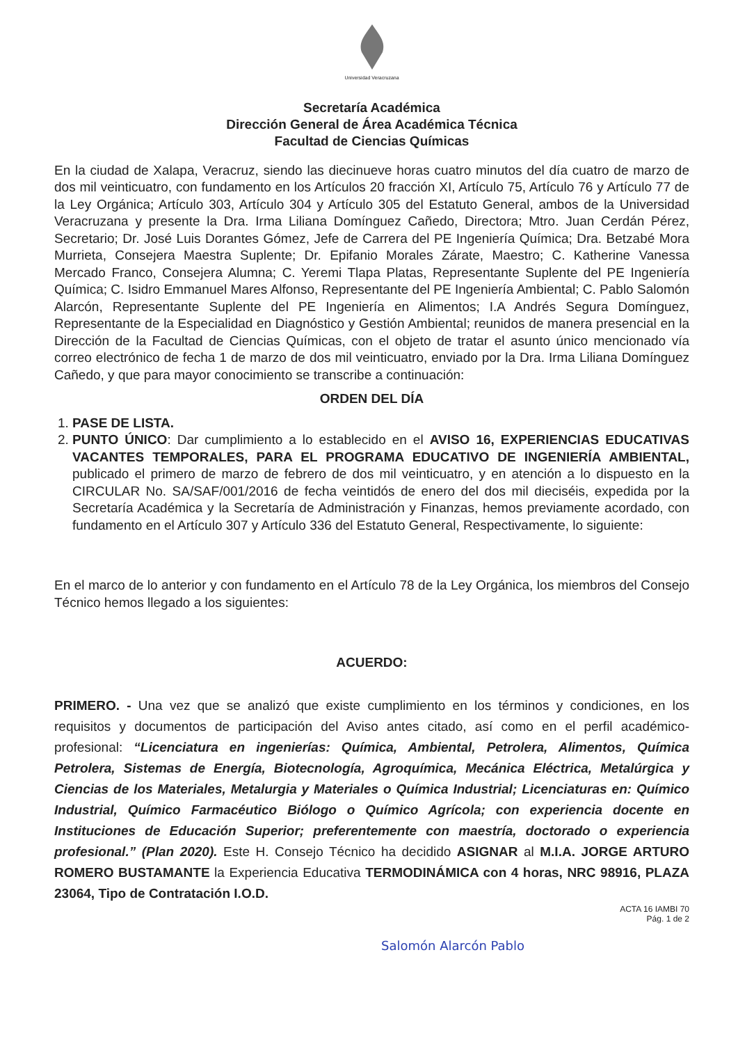Universidad Veracruzana
Secretaría Académica
Dirección General de Área Académica Técnica
Facultad de Ciencias Químicas
En la ciudad de Xalapa, Veracruz, siendo las diecinueve horas cuatro minutos del día cuatro de marzo de dos mil veinticuatro, con fundamento en los Artículos 20 fracción XI, Artículo 75, Artículo 76 y Artículo 77 de la Ley Orgánica; Artículo 303, Artículo 304 y Artículo 305 del Estatuto General, ambos de la Universidad Veracruzana y presente la Dra. Irma Liliana Domínguez Cañedo, Directora; Mtro. Juan Cerdán Pérez, Secretario; Dr. José Luis Dorantes Gómez, Jefe de Carrera del PE Ingeniería Química; Dra. Betzabé Mora Murrieta, Consejera Maestra Suplente; Dr. Epifanio Morales Zárate, Maestro; C. Katherine Vanessa Mercado Franco, Consejera Alumna; C. Yeremi Tlapa Platas, Representante Suplente del PE Ingeniería Química; C. Isidro Emmanuel Mares Alfonso, Representante del PE Ingeniería Ambiental; C. Pablo Salomón Alarcón, Representante Suplente del PE Ingeniería en Alimentos; I.A Andrés Segura Domínguez, Representante de la Especialidad en Diagnóstico y Gestión Ambiental; reunidos de manera presencial en la Dirección de la Facultad de Ciencias Químicas, con el objeto de tratar el asunto único mencionado vía correo electrónico de fecha 1 de marzo de dos mil veinticuatro, enviado por la Dra. Irma Liliana Domínguez Cañedo, y que para mayor conocimiento se transcribe a continuación:
ORDEN DEL DÍA
1. PASE DE LISTA.
2. PUNTO ÚNICO: Dar cumplimiento a lo establecido en el AVISO 16, EXPERIENCIAS EDUCATIVAS VACANTES TEMPORALES, PARA EL PROGRAMA EDUCATIVO DE INGENIERÍA AMBIENTAL, publicado el primero de marzo de febrero de dos mil veinticuatro, y en atención a lo dispuesto en la CIRCULAR No. SA/SAF/001/2016 de fecha veintidós de enero del dos mil dieciséis, expedida por la Secretaría Académica y la Secretaría de Administración y Finanzas, hemos previamente acordado, con fundamento en el Artículo 307 y Artículo 336 del Estatuto General, Respectivamente, lo siguiente:
En el marco de lo anterior y con fundamento en el Artículo 78 de la Ley Orgánica, los miembros del Consejo Técnico hemos llegado a los siguientes:
ACUERDO:
PRIMERO. - Una vez que se analizó que existe cumplimiento en los términos y condiciones, en los requisitos y documentos de participación del Aviso antes citado, así como en el perfil académico-profesional: “Licenciatura en ingenierías: Química, Ambiental, Petrolera, Alimentos, Química Petrolera, Sistemas de Energía, Biotecnología, Agroquímica, Mecánica Eléctrica, Metalúrgica y Ciencias de los Materiales, Metalurgia y Materiales o Química Industrial; Licenciaturas en: Químico Industrial, Químico Farmacéutico Biólogo o Químico Agrícola; con experiencia docente en Instituciones de Educación Superior; preferentemente con maestría, doctorado o experiencia profesional.” (Plan 2020). Este H. Consejo Técnico ha decidido ASIGNAR al M.I.A. JORGE ARTURO ROMERO BUSTAMANTE la Experiencia Educativa TERMODINÁMICA con 4 horas, NRC 98916, PLAZA 23064, Tipo de Contratación I.O.D.
ACTA 16 IAMBI 70
Pág. 1 de 2
Salomón Alarcón Pablo